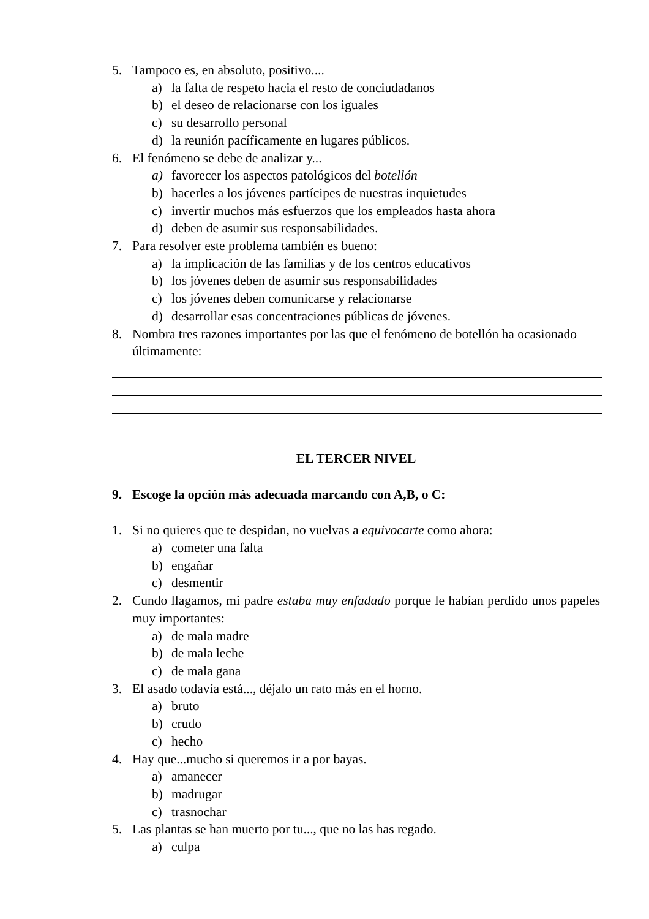5. Tampoco es, en absoluto, positivo....
a) la falta de respeto hacia el resto de conciudadanos
b) el deseo de relacionarse con los iguales
c) su desarrollo personal
d) la reunión pacíficamente en lugares públicos.
6. El fenómeno se debe de analizar y...
a) favorecer los aspectos patológicos del botellón
b) hacerles a los jóvenes partícipes de nuestras inquietudes
c) invertir muchos más esfuerzos que los empleados hasta ahora
d) deben de asumir sus responsabilidades.
7. Para resolver este problema también es bueno:
a) la implicación de las familias y de los centros educativos
b) los jóvenes deben de asumir sus responsabilidades
c) los jóvenes deben comunicarse y relacionarse
d) desarrollar esas concentraciones públicas de jóvenes.
8. Nombra tres razones importantes por las que el fenómeno de botellón ha ocasionado últimamente:
EL TERCER NIVEL
9. Escoge la opción más adecuada marcando con A,B, o C:
1. Si no quieres que te despidan, no vuelvas a equivocarte como ahora:
a) cometer una falta
b) engañar
c) desmentir
2. Cundo llagamos, mi padre estaba muy enfadado porque le habían perdido unos papeles muy importantes:
a) de mala madre
b) de mala leche
c) de mala gana
3. El asado todavía está..., déjalo un rato más en el horno.
a) bruto
b) crudo
c) hecho
4. Hay que...mucho si queremos ir a por bayas.
a) amanecer
b) madrugar
c) trasnochar
5. Las plantas se han muerto por tu..., que no las has regado.
a) culpa